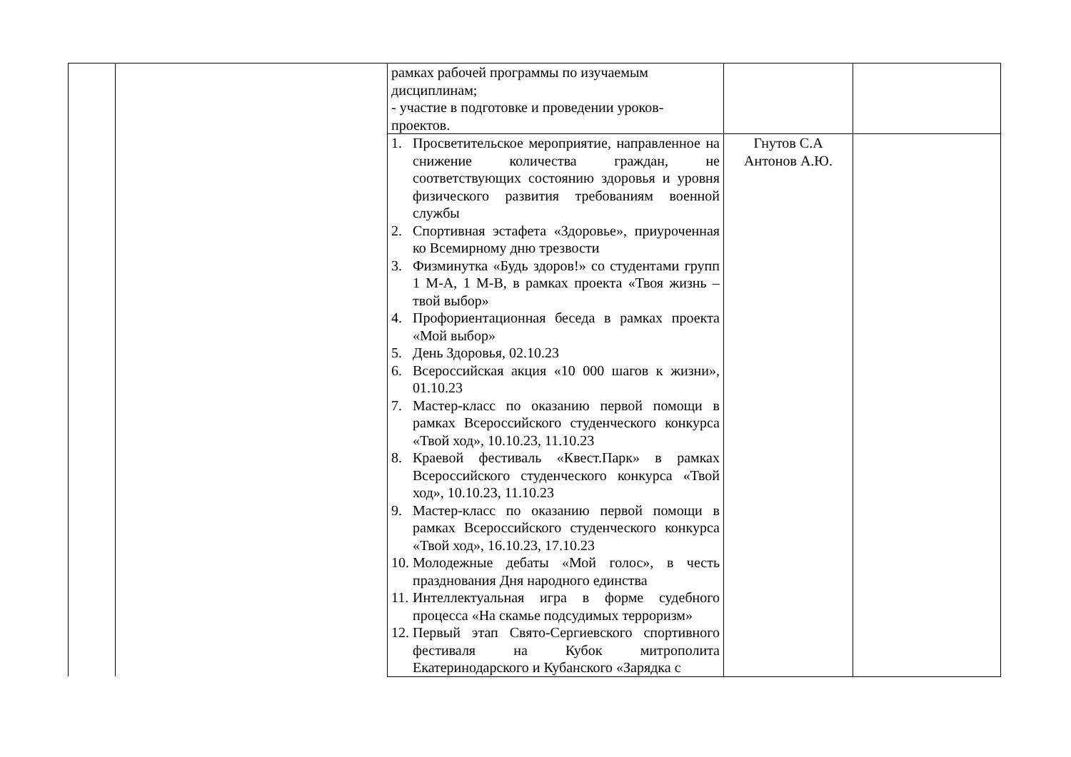| | | рамках рабочей программы по изучаемым дисциплинам; - участие в подготовке и проведении уроков-проектов. | | |
| | | 1. Просветительское мероприятие, направленное на снижение количества граждан, не соответствующих состоянию здоровья и уровня физического развития требованиям военной службы 2. Спортивная эстафета «Здоровье», приуроченная ко Всемирному дню трезвости 3. Физминутка «Будь здоров!» со студентами групп 1 М-А, 1 М-В, в рамках проекта «Твоя жизнь – твой выбор» 4. Профориентационная беседа в рамках проекта «Мой выбор» 5. День Здоровья, 02.10.23 6. Всероссийская акция «10 000 шагов к жизни», 01.10.23 7. Мастер-класс по оказанию первой помощи в рамках Всероссийского студенческого конкурса «Твой ход», 10.10.23, 11.10.23 8. Краевой фестиваль «Квест.Парк» в рамках Всероссийского студенческого конкурса «Твой ход», 10.10.23, 11.10.23 9. Мастер-класс по оказанию первой помощи в рамках Всероссийского студенческого конкурса «Твой ход», 16.10.23, 17.10.23 10. Молодежные дебаты «Мой голос», в честь празднования Дня народного единства 11. Интеллектуальная игра в форме судебного процесса «На скамье подсудимых терроризм» 12. Первый этап Свято-Сергиевского спортивного фестиваля на Кубок митрополита Екатеринодарского и Кубанского «Зарядка с | Гнутов С.А Антонов А.Ю. | |